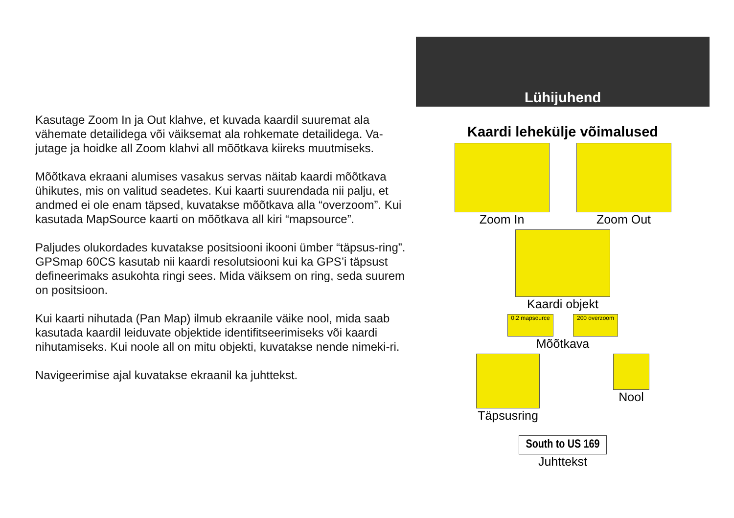Kasutage Zoom In ja Out klahve, et kuvada kaardil suuremat ala vähemate detailidega või väiksemat ala rohkemate detailidega. Va-jutage ja hoidke all Zoom klahvi all mõõtkava kiireks muutmiseks.
Mõõtkava ekraani alumises vasakus servas näitab kaardi mõõtkava ühikutes, mis on valitud seadetes. Kui kaarti suurendada nii palju, et andmed ei ole enam täpsed, kuvatakse mõõtkava alla “overzoom”. Kui kasutada MapSource kaarti on mõõtkava all kiri “mapsource”.
Paljudes olukordades kuvatakse positsiooni ikooni ümber “täpsus-ring”. GPSmap 60CS kasutab nii kaardi resolutsiooni kui ka GPS’i täpsust defineerimaks asukohta ringi sees. Mida väiksem on ring, seda suurem on positsioon.
Kui kaarti nihutada (Pan Map) ilmub ekraanile väike nool, mida saab kasutada kaardil leiduvate objektide identifitseerimiseks või kaardi nihutamiseks. Kui noole all on mitu objekti, kuvatakse nende nimeki-ri.
Navigeerimise ajal kuvatakse ekraanil ka juhttekst.
Lühijuhend
Kaardi lehekülje võimalused
Zoom In Zoom Out
Kaardi objekt
0.2 mapsource
200 overzoom
Mõõtkava
Täpsusring Nool
South to US 169
Juhttekst